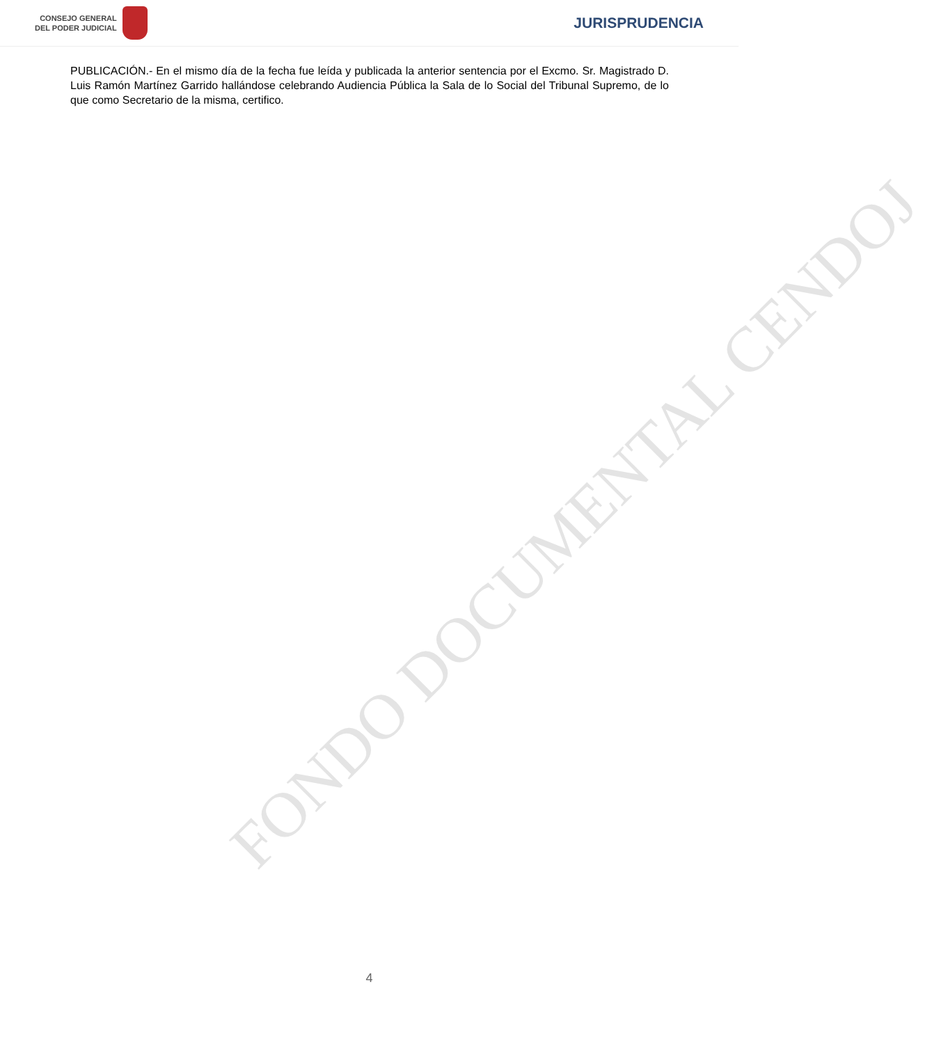CONSEJO GENERAL
DEL PODER JUDICIAL
JURISPRUDENCIA
FONDO DOCUMENTAL CENDOJ
PUBLICACIÓN.- En el mismo día de la fecha fue leída y publicada la anterior sentencia por el Excmo. Sr. Magistrado D. Luis Ramón Martínez Garrido hallándose celebrando Audiencia Pública la Sala de lo Social del Tribunal Supremo, de lo que como Secretario de la misma, certifico.
4